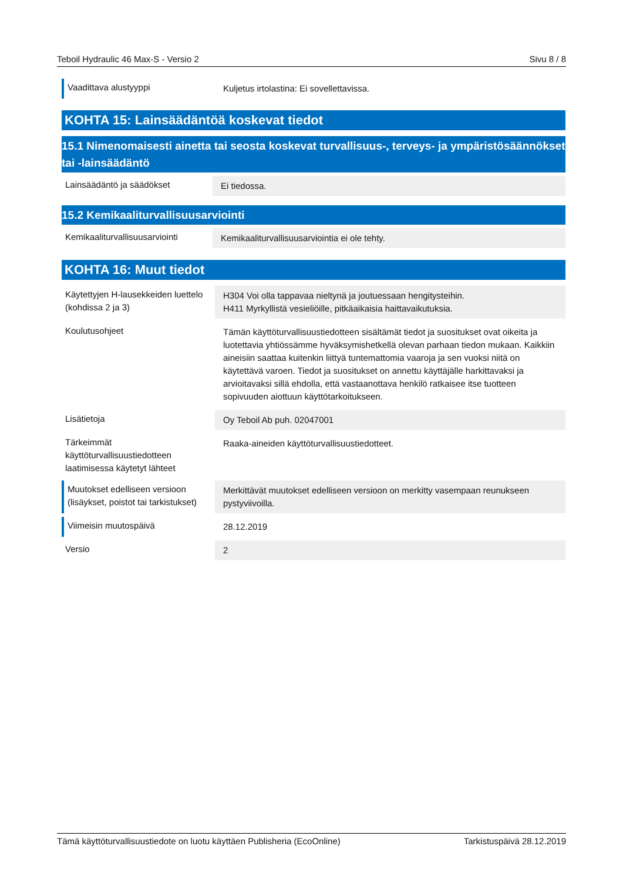Teboil Hydraulic 46 Max-S - Versio 2 Sivu 8 / 8
| Vaadittava alustyyppi | Kuljetus irtolastina: Ei sovellettavissa. |
KOHTA 15: Lainsäädäntöä koskevat tiedot
15.1 Nimenomaisesti ainetta tai seosta koskevat turvallisuus-, terveys- ja ympäristösäännökset tai -lainsäädäntö
| Lainsäädäntö ja säädökset | Ei tiedossa. |
15.2 Kemikaaliturvallisuusarviointi
| Kemikaaliturvallisuusarviointi | Kemikaaliturvallisuusarviointia ei ole tehty. |
KOHTA 16: Muut tiedot
| Käytettyjen H-lausekkeiden luettelo (kohdissa 2 ja 3) | H304 Voi olla tappavaa nieltynä ja joutuessaan hengitysteihin. H411 Myrkyllistä vesieliöille, pitkäaikaisia haittavaikutuksia. |
| Koulutusohjeet | Tämän käyttöturvallisuustiedotteen sisältämät tiedot ja suositukset ovat oikeita ja luotettavia yhtiössämme hyväksymishetkellä olevan parhaan tiedon mukaan. Kaikkiin aineisiin saattaa kuitenkin liittyä tuntemattomia vaaroja ja sen vuoksi niitä on käytettävä varoen. Tiedot ja suositukset on annettu käyttäjälle harkittavaksi ja arvioitavaksi sillä ehdolla, että vastaanottava henkilö ratkaisee itse tuotteen sopivuuden aiottuun käyttötarkoitukseen. |
| Lisätietoja | Oy Teboil Ab puh. 02047001 |
| Tärkeimmät käyttöturvallisuustiedotteen laatimisessa käytetyt lähteet | Raaka-aineiden käyttöturvallisuustiedotteet. |
| Muutokset edelliseen versioon (lisäykset, poistot tai tarkistukset) | Merkittävät muutokset edelliseen versioon on merkitty vasempaan reunukseen pystyviivoilla. |
| Viimeisin muutospäivä | 28.12.2019 |
| Versio | 2 |
Tämä käyttöturvallisuustiedote on luotu käyttäen Publisheria (EcoOnline) Tarkistuspäivä 28.12.2019